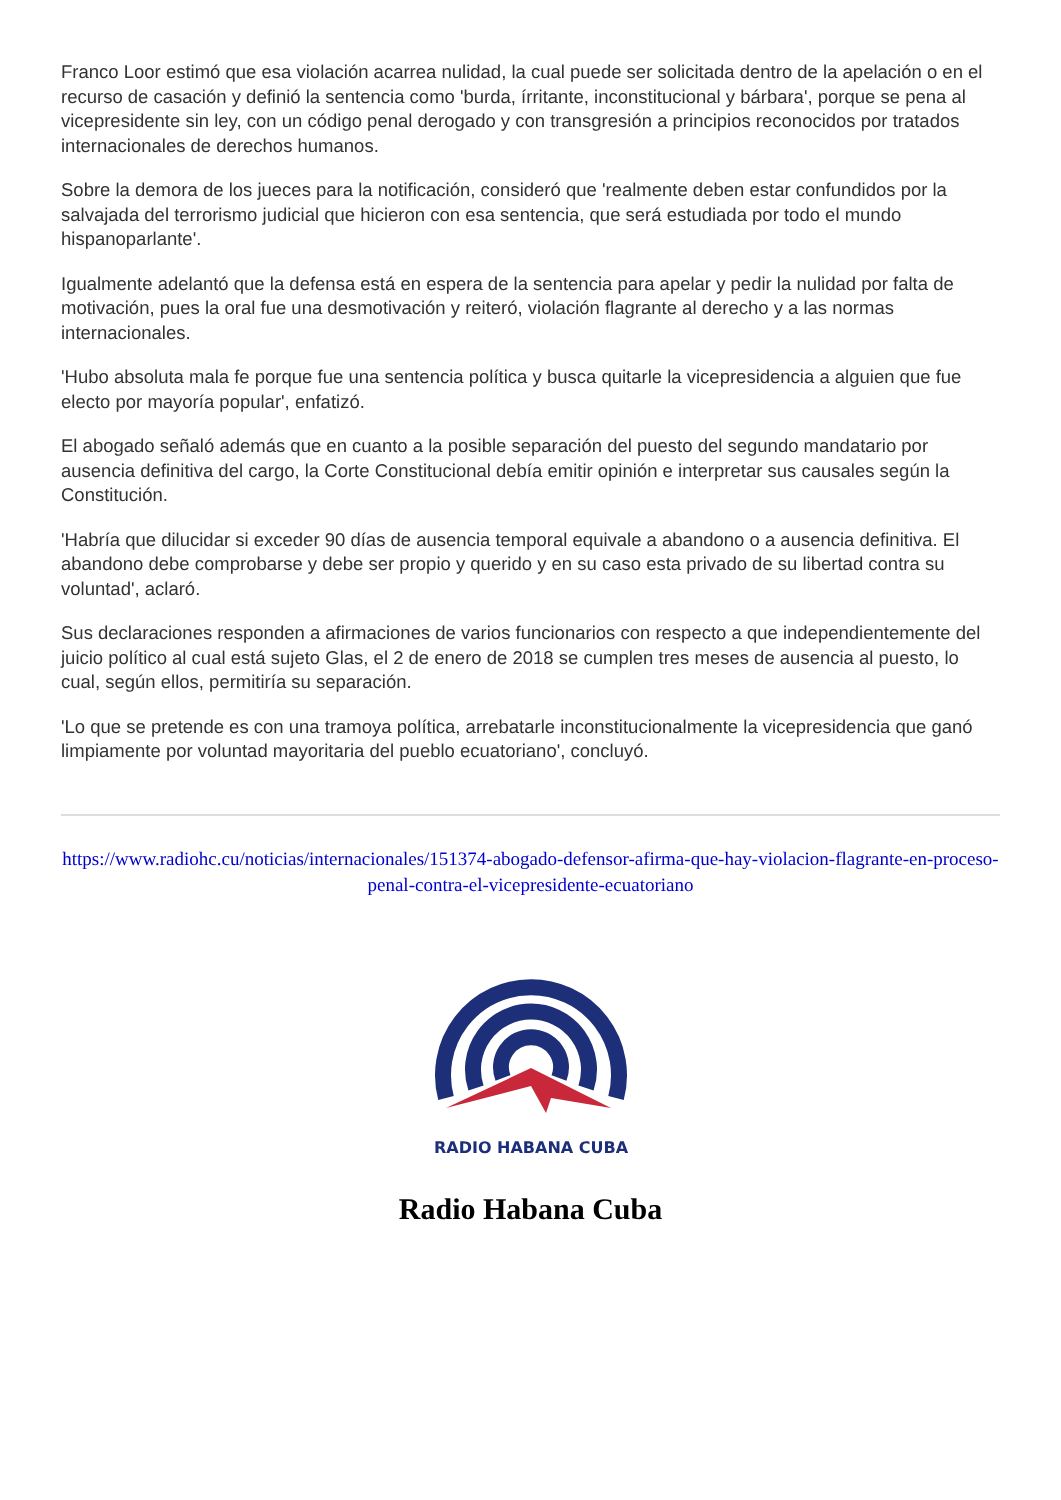Franco Loor estimó que esa violación acarrea nulidad, la cual puede ser solicitada dentro de la apelación o en el recurso de casación y definió la sentencia como 'burda, írritante, inconstitucional y bárbara', porque se pena al vicepresidente sin ley, con un código penal derogado y con transgresión a principios reconocidos por tratados internacionales de derechos humanos.
Sobre la demora de los jueces para la notificación, consideró que 'realmente deben estar confundidos por la salvajada del terrorismo judicial que hicieron con esa sentencia, que será estudiada por todo el mundo hispanoparlante'.
Igualmente adelantó que la defensa está en espera de la sentencia para apelar y pedir la nulidad por falta de motivación, pues la oral fue una desmotivación y reiteró, violación flagrante al derecho y a las normas internacionales.
'Hubo absoluta mala fe porque fue una sentencia política y busca quitarle la vicepresidencia a alguien que fue electo por mayoría popular', enfatizó.
El abogado señaló además que en cuanto a la posible separación del puesto del segundo mandatario por ausencia definitiva del cargo, la Corte Constitucional debía emitir opinión e interpretar sus causales según la Constitución.
'Habría que dilucidar si exceder 90 días de ausencia temporal equivale a abandono o a ausencia definitiva. El abandono debe comprobarse y debe ser propio y querido y en su caso esta privado de su libertad contra su voluntad', aclaró.
Sus declaraciones responden a afirmaciones de varios funcionarios con respecto a que independientemente del juicio político al cual está sujeto Glas, el 2 de enero de 2018 se cumplen tres meses de ausencia al puesto, lo cual, según ellos, permitiría su separación.
'Lo que se pretende es con una tramoya política, arrebatarle inconstitucionalmente la vicepresidencia que ganó limpiamente por voluntad mayoritaria del pueblo ecuatoriano', concluyó.
https://www.radiohc.cu/noticias/internacionales/151374-abogado-defensor-afirma-que-hay-violacion-flagrante-en-proceso-penal-contra-el-vicepresidente-ecuatoriano
RADIO HABANA CUBA
Radio Habana Cuba